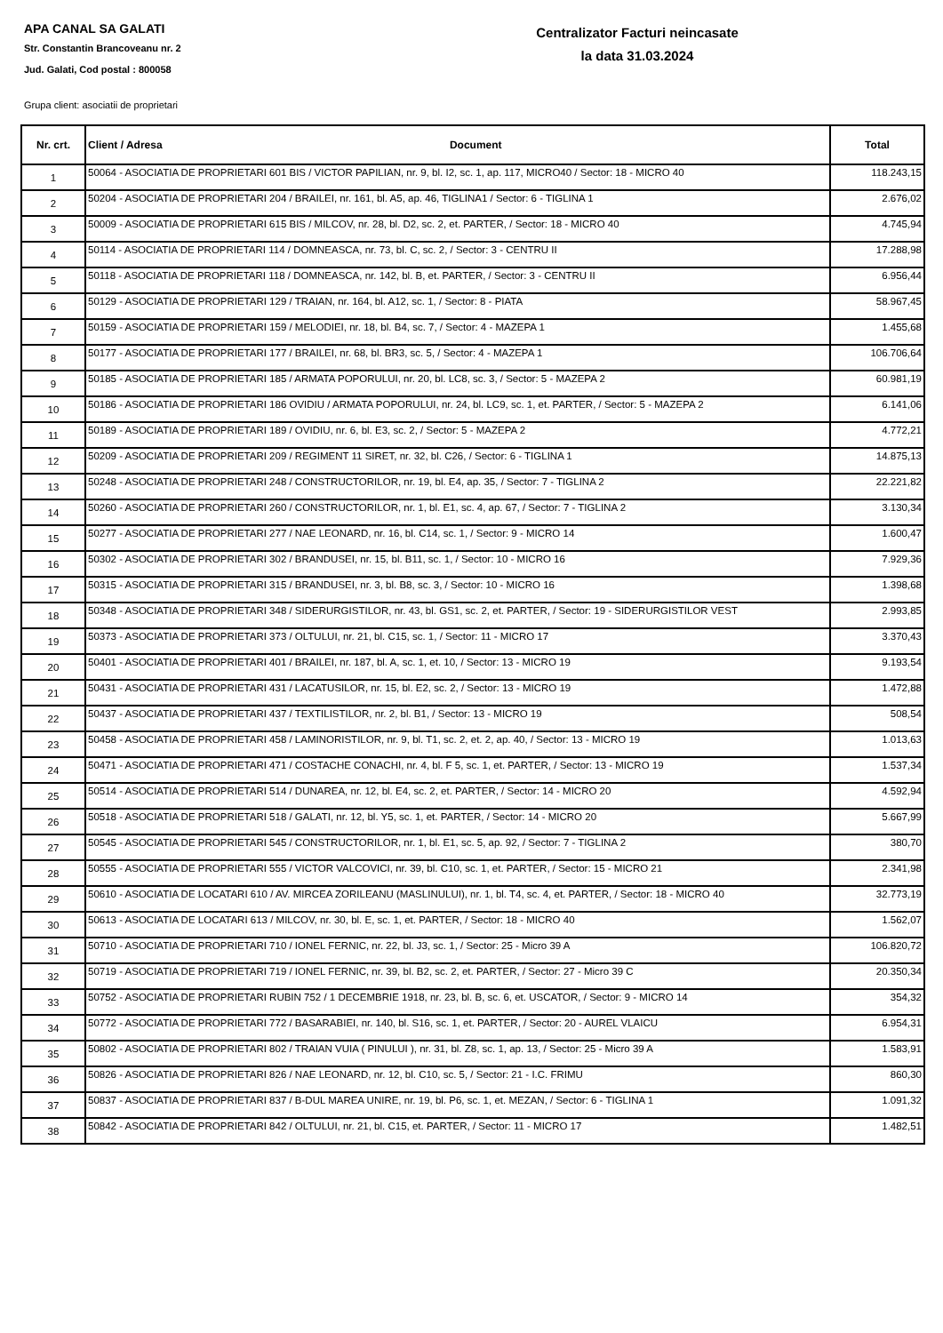APA CANAL SA GALATI
Str. Constantin Brancoveanu nr. 2
Jud. Galati, Cod postal : 800058
Centralizator Facturi neincasate
la data 31.03.2024
Grupa client: asociatii de proprietari
| Nr. crt. | Client / Adresa Document | Total |
| --- | --- | --- |
| 1 | 50064 - ASOCIATIA DE PROPRIETARI 601 BIS / VICTOR PAPILIAN, nr. 9, bl. I2, sc. 1, ap. 117, MICRO40 / Sector: 18 - MICRO 40 | 118.243,15 |
| 2 | 50204 - ASOCIATIA DE PROPRIETARI 204 / BRAILEI, nr. 161, bl. A5, ap. 46, TIGLINA1 / Sector: 6 - TIGLINA 1 | 2.676,02 |
| 3 | 50009 - ASOCIATIA DE PROPRIETARI 615 BIS / MILCOV, nr. 28, bl. D2, sc. 2, et. PARTER, / Sector: 18 - MICRO 40 | 4.745,94 |
| 4 | 50114 - ASOCIATIA DE PROPRIETARI 114 / DOMNEASCA, nr. 73, bl. C, sc. 2, / Sector: 3 - CENTRU II | 17.288,98 |
| 5 | 50118 - ASOCIATIA DE PROPRIETARI 118 / DOMNEASCA, nr. 142, bl. B, et. PARTER, / Sector: 3 - CENTRU II | 6.956,44 |
| 6 | 50129 - ASOCIATIA DE PROPRIETARI 129 / TRAIAN, nr. 164, bl. A12, sc. 1, / Sector: 8 - PIATA | 58.967,45 |
| 7 | 50159 - ASOCIATIA DE PROPRIETARI 159 / MELODIEI, nr. 18, bl. B4, sc. 7, / Sector: 4 - MAZEPA 1 | 1.455,68 |
| 8 | 50177 - ASOCIATIA DE PROPRIETARI 177 / BRAILEI, nr. 68, bl. BR3, sc. 5, / Sector: 4 - MAZEPA 1 | 106.706,64 |
| 9 | 50185 - ASOCIATIA DE PROPRIETARI 185 / ARMATA POPORULUI, nr. 20, bl. LC8, sc. 3, / Sector: 5 - MAZEPA 2 | 60.981,19 |
| 10 | 50186 - ASOCIATIA DE PROPRIETARI 186 OVIDIU / ARMATA POPORULUI, nr. 24, bl. LC9, sc. 1, et. PARTER, / Sector: 5 - MAZEPA 2 | 6.141,06 |
| 11 | 50189 - ASOCIATIA DE PROPRIETARI 189 / OVIDIU, nr. 6, bl. E3, sc. 2, / Sector: 5 - MAZEPA 2 | 4.772,21 |
| 12 | 50209 - ASOCIATIA DE PROPRIETARI 209 / REGIMENT 11 SIRET, nr. 32, bl. C26, / Sector: 6 - TIGLINA 1 | 14.875,13 |
| 13 | 50248 - ASOCIATIA DE PROPRIETARI 248 / CONSTRUCTORILOR, nr. 19, bl. E4, ap. 35, / Sector: 7 - TIGLINA 2 | 22.221,82 |
| 14 | 50260 - ASOCIATIA DE PROPRIETARI 260 / CONSTRUCTORILOR, nr. 1, bl. E1, sc. 4, ap. 67, / Sector: 7 - TIGLINA 2 | 3.130,34 |
| 15 | 50277 - ASOCIATIA DE PROPRIETARI 277 / NAE LEONARD, nr. 16, bl. C14, sc. 1, / Sector: 9 - MICRO 14 | 1.600,47 |
| 16 | 50302 - ASOCIATIA DE PROPRIETARI 302 / BRANDUSEI, nr. 15, bl. B11, sc. 1, / Sector: 10 - MICRO 16 | 7.929,36 |
| 17 | 50315 - ASOCIATIA DE PROPRIETARI 315 / BRANDUSEI, nr. 3, bl. B8, sc. 3, / Sector: 10 - MICRO 16 | 1.398,68 |
| 18 | 50348 - ASOCIATIA DE PROPRIETARI 348 / SIDERURGISTILOR, nr. 43, bl. GS1, sc. 2, et. PARTER, / Sector: 19 - SIDERURGISTILOR VEST | 2.993,85 |
| 19 | 50373 - ASOCIATIA DE PROPRIETARI 373 / OLTULUI, nr. 21, bl. C15, sc. 1, / Sector: 11 - MICRO 17 | 3.370,43 |
| 20 | 50401 - ASOCIATIA DE PROPRIETARI 401 / BRAILEI, nr. 187, bl. A, sc. 1, et. 10, / Sector: 13 - MICRO 19 | 9.193,54 |
| 21 | 50431 - ASOCIATIA DE PROPRIETARI 431 / LACATUSILOR, nr. 15, bl. E2, sc. 2, / Sector: 13 - MICRO 19 | 1.472,88 |
| 22 | 50437 - ASOCIATIA DE PROPRIETARI 437 / TEXTILISTILOR, nr. 2, bl. B1, / Sector: 13 - MICRO 19 | 508,54 |
| 23 | 50458 - ASOCIATIA DE PROPRIETARI 458 / LAMINORISTILOR, nr. 9, bl. T1, sc. 2, et. 2, ap. 40, / Sector: 13 - MICRO 19 | 1.013,63 |
| 24 | 50471 - ASOCIATIA DE PROPRIETARI 471 / COSTACHE CONACHI, nr. 4, bl. F 5, sc. 1, et. PARTER, / Sector: 13 - MICRO 19 | 1.537,34 |
| 25 | 50514 - ASOCIATIA DE PROPRIETARI 514 / DUNAREA, nr. 12, bl. E4, sc. 2, et. PARTER, / Sector: 14 - MICRO 20 | 4.592,94 |
| 26 | 50518 - ASOCIATIA DE PROPRIETARI 518 / GALATI, nr. 12, bl. Y5, sc. 1, et. PARTER, / Sector: 14 - MICRO 20 | 5.667,99 |
| 27 | 50545 - ASOCIATIA DE PROPRIETARI 545 / CONSTRUCTORILOR, nr. 1, bl. E1, sc. 5, ap. 92, / Sector: 7 - TIGLINA 2 | 380,70 |
| 28 | 50555 - ASOCIATIA DE PROPRIETARI 555 / VICTOR VALCOVICI, nr. 39, bl. C10, sc. 1, et. PARTER, / Sector: 15 - MICRO 21 | 2.341,98 |
| 29 | 50610 - ASOCIATIA DE LOCATARI 610 / AV. MIRCEA ZORILEANU (MASLINULUI), nr. 1, bl. T4, sc. 4, et. PARTER, / Sector: 18 - MICRO 40 | 32.773,19 |
| 30 | 50613 - ASOCIATIA DE LOCATARI 613 / MILCOV, nr. 30, bl. E, sc. 1, et. PARTER, / Sector: 18 - MICRO 40 | 1.562,07 |
| 31 | 50710 - ASOCIATIA DE PROPRIETARI 710 / IONEL FERNIC, nr. 22, bl. J3, sc. 1, / Sector: 25 - Micro 39 A | 106.820,72 |
| 32 | 50719 - ASOCIATIA DE PROPRIETARI 719 / IONEL FERNIC, nr. 39, bl. B2, sc. 2, et. PARTER, / Sector: 27 - Micro 39 C | 20.350,34 |
| 33 | 50752 - ASOCIATIA DE PROPRIETARI RUBIN 752 / 1 DECEMBRIE 1918, nr. 23, bl. B, sc. 6, et. USCATOR, / Sector: 9 - MICRO 14 | 354,32 |
| 34 | 50772 - ASOCIATIA DE PROPRIETARI 772 / BASARABIEI, nr. 140, bl. S16, sc. 1, et. PARTER, / Sector: 20 - AUREL VLAICU | 6.954,31 |
| 35 | 50802 - ASOCIATIA DE PROPRIETARI 802 / TRAIAN VUIA ( PINULUI ), nr. 31, bl. Z8, sc. 1, ap. 13, / Sector: 25 - Micro 39 A | 1.583,91 |
| 36 | 50826 - ASOCIATIA DE PROPRIETARI 826 / NAE LEONARD, nr. 12, bl. C10, sc. 5, / Sector: 21 - I.C. FRIMU | 860,30 |
| 37 | 50837 - ASOCIATIA DE PROPRIETARI 837 / B-DUL MAREA UNIRE, nr. 19, bl. P6, sc. 1, et. MEZAN, / Sector: 6 - TIGLINA 1 | 1.091,32 |
| 38 | 50842 - ASOCIATIA DE PROPRIETARI 842 / OLTULUI, nr. 21, bl. C15, et. PARTER, / Sector: 11 - MICRO 17 | 1.482,51 |